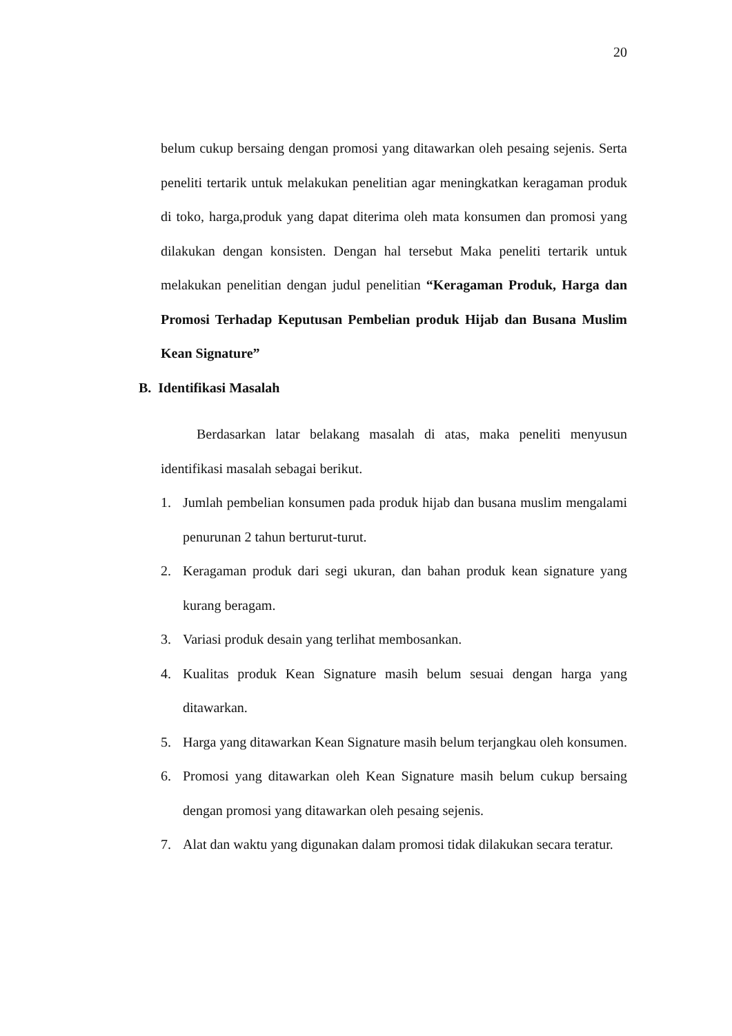20
belum cukup bersaing dengan promosi yang ditawarkan oleh pesaing sejenis. Serta peneliti tertarik untuk melakukan penelitian agar meningkatkan keragaman produk di toko, harga,produk yang dapat diterima oleh mata konsumen dan promosi yang dilakukan dengan konsisten. Dengan hal tersebut Maka peneliti tertarik untuk melakukan penelitian dengan judul penelitian “Keragaman Produk, Harga dan Promosi Terhadap Keputusan Pembelian produk Hijab dan Busana Muslim Kean Signature”
B. Identifikasi Masalah
Berdasarkan latar belakang masalah di atas, maka peneliti menyusun identifikasi masalah sebagai berikut.
1. Jumlah pembelian konsumen pada produk hijab dan busana muslim mengalami penurunan 2 tahun berturut-turut.
2. Keragaman produk dari segi ukuran, dan bahan produk kean signature yang kurang beragam.
3. Variasi produk desain yang terlihat membosankan.
4. Kualitas produk Kean Signature masih belum sesuai dengan harga yang ditawarkan.
5. Harga yang ditawarkan Kean Signature masih belum terjangkau oleh konsumen.
6. Promosi yang ditawarkan oleh Kean Signature masih belum cukup bersaing dengan promosi yang ditawarkan oleh pesaing sejenis.
7. Alat dan waktu yang digunakan dalam promosi tidak dilakukan secara teratur.